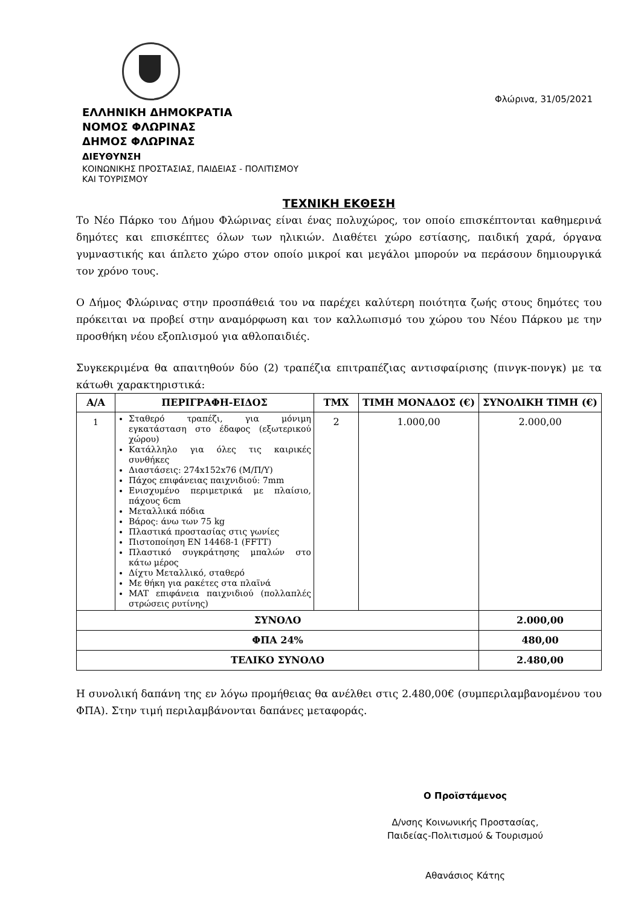Φλώρινα, 31/05/2021
ΕΛΛΗΝΙΚΗ ΔΗΜΟΚΡΑΤΙΑ
ΝΟΜΟΣ ΦΛΩΡΙΝΑΣ
ΔΗΜΟΣ ΦΛΩΡΙΝΑΣ
ΔΙΕΥΘΥΝΣΗ
ΚΟΙΝΩΝΙΚΗΣ ΠΡΟΣΤΑΣΙΑΣ, ΠΑΙΔΕΙΑΣ - ΠΟΛΙΤΙΣΜΟΥ
ΚΑΙ ΤΟΥΡΙΣΜΟΥ
ΤΕΧΝΙΚΗ ΕΚΘΕΣΗ
Το Νέο Πάρκο του Δήμου Φλώρινας είναι ένας πολυχώρος, τον οποίο επισκέπτονται καθημερινά δημότες και επισκέπτες όλων των ηλικιών. Διαθέτει χώρο εστίασης, παιδική χαρά, όργανα γυμναστικής και άπλετο χώρο στον οποίο μικροί και μεγάλοι μπορούν να περάσουν δημιουργικά τον χρόνο τους.
Ο Δήμος Φλώρινας στην προσπάθειά του να παρέχει καλύτερη ποιότητα ζωής στους δημότες του πρόκειται να προβεί στην αναμόρφωση και τον καλλωπισμό του χώρου του Νέου Πάρκου με την προσθήκη νέου εξοπλισμού για αθλοπαιδιές.
Συγκεκριμένα θα απαιτηθούν δύο (2) τραπέζια επιτραπέζιας αντισφαίρισης (πινγκ-πονγκ) με τα κάτωθι χαρακτηριστικά:
| Α/Α | ΠΕΡΙΓΡΑΦΗ-ΕΙΔΟΣ | ΤΜΧ | ΤΙΜΗ ΜΟΝΑΔΟΣ (€) | ΣΥΝΟΛΙΚΗ ΤΙΜΗ (€) |
| --- | --- | --- | --- | --- |
| 1 | Σταθερό τραπέζι, για μόνιμη εγκατάσταση στο έδαφος (εξωτερικού χώρου) Κατάλληλο για όλες τις καιρικές συνθήκες Διαστάσεις: 274x152x76 (Μ/Π/Υ) Πάχος επιφάνειας παιχνιδιού: 7mm Ενισχυμένο περιμετρικά με πλαίσιο, πάχους 6cm Μεταλλικά πόδια Βάρος: άνω των 75 kg Πλαστικά προστασίας στις γωνίες Πιστοποίηση EN 14468-1 (FFTT) Πλαστικό συγκράτησης μπαλών στο κάτω μέρος Δίχτυ Μεταλλικό, σταθερό Με θήκη για ρακέτες στα πλαϊνά MAT επιφάνεια παιχνιδιού (πολλαπλές στρώσεις ρυτίνης) | 2 | 1.000,00 | 2.000,00 |
| ΣΥΝΟΛΟ | | | | 2.000,00 |
| ΦΠΑ 24% | | | | 480,00 |
| ΤΕΛΙΚΟ ΣΥΝΟΛΟ | | | | 2.480,00 |
Η συνολική δαπάνη της εν λόγω προμήθειας θα ανέλθει στις 2.480,00€ (συμπεριλαμβανομένου του ΦΠΑ). Στην τιμή περιλαμβάνονται δαπάνες μεταφοράς.
Ο Προϊστάμενος
Δ/νσης Κοινωνικής Προστασίας,
Παιδείας-Πολιτισμού & Τουρισμού
Αθανάσιος Κάτης